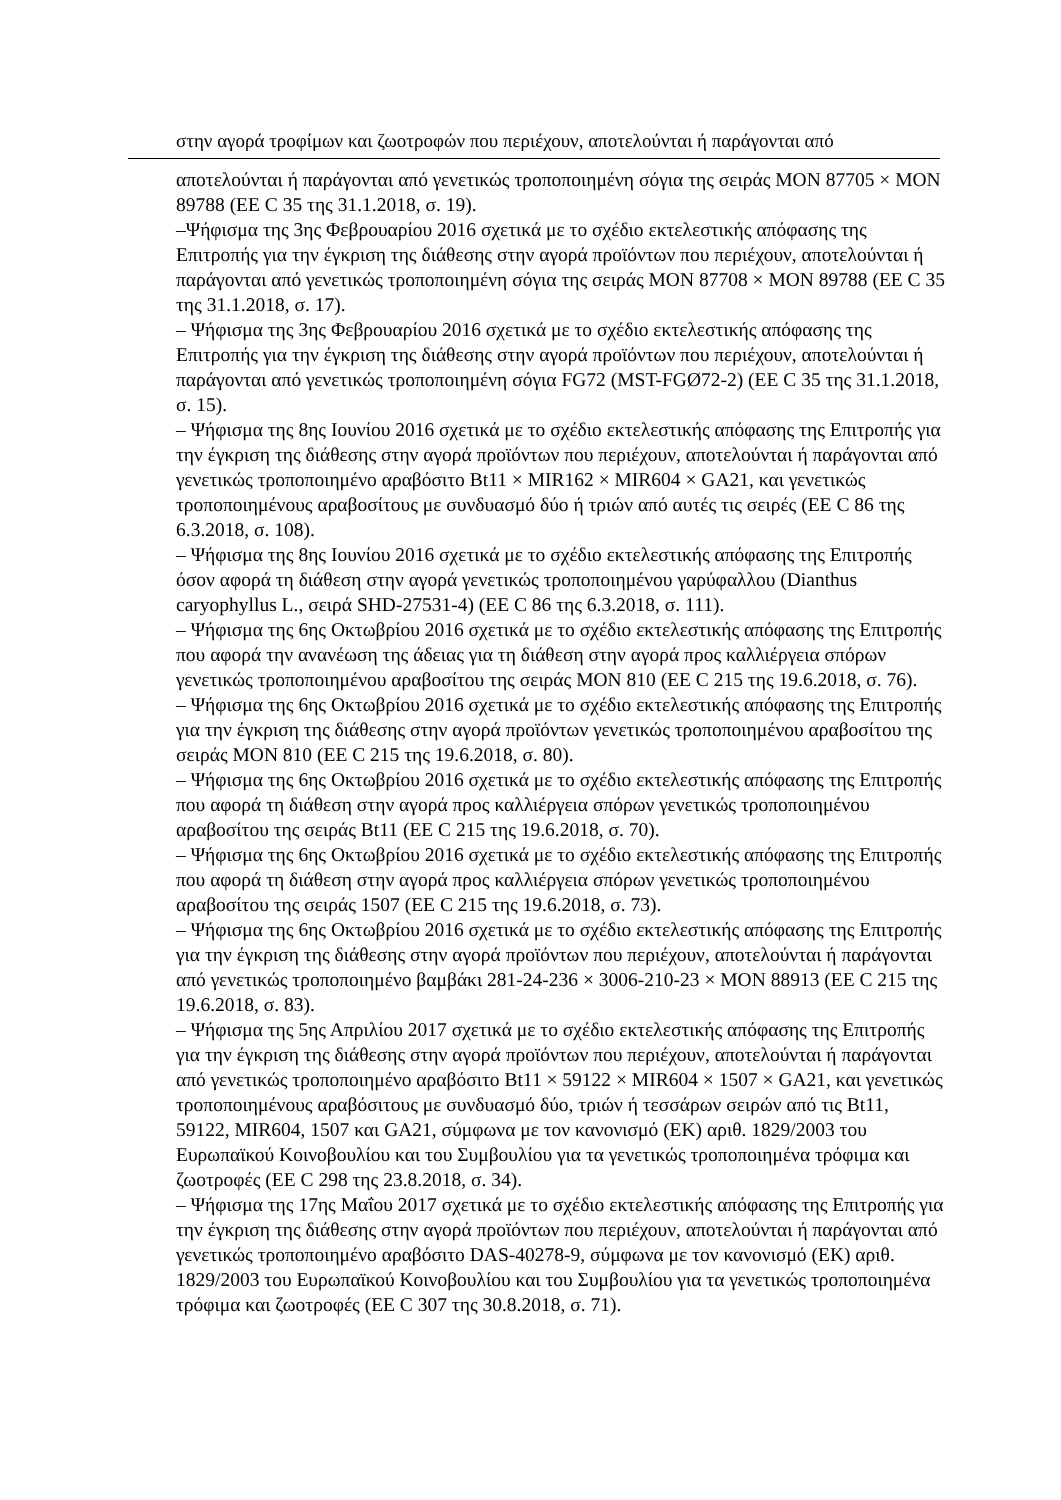στην αγορά τροφίμων και ζωοτροφών που περιέχουν, αποτελούνται ή παράγονται από
αποτελούνται ή παράγονται από γενετικώς τροποποιημένη σόγια της σειράς MON 87705 × MON 89788 (ΕΕ C 35 της 31.1.2018, σ. 19).
–Ψήφισμα της 3ης Φεβρουαρίου 2016 σχετικά με το σχέδιο εκτελεστικής απόφασης της Επιτροπής για την έγκριση της διάθεσης στην αγορά προϊόντων που περιέχουν, αποτελούνται ή παράγονται από γενετικώς τροποποιημένη σόγια της σειράς MON 87708 × MON 89788 (ΕΕ C 35 της 31.1.2018, σ. 17).
– Ψήφισμα της 3ης Φεβρουαρίου 2016 σχετικά με το σχέδιο εκτελεστικής απόφασης της Επιτροπής για την έγκριση της διάθεσης στην αγορά προϊόντων που περιέχουν, αποτελούνται ή παράγονται από γενετικώς τροποποιημένη σόγια FG72 (MST-FGØ72-2) (ΕΕ C 35 της 31.1.2018, σ. 15).
– Ψήφισμα της 8ης Ιουνίου 2016 σχετικά με το σχέδιο εκτελεστικής απόφασης της Επιτροπής για την έγκριση της διάθεσης στην αγορά προϊόντων που περιέχουν, αποτελούνται ή παράγονται από γενετικώς τροποποιημένο αραβόσιτο Bt11 × MIR162 × MIR604 × GA21, και γενετικώς τροποποιημένους αραβοσίτους με συνδυασμό δύο ή τριών από αυτές τις σειρές (ΕΕ C 86 της 6.3.2018, σ. 108).
– Ψήφισμα της 8ης Ιουνίου 2016 σχετικά με το σχέδιο εκτελεστικής απόφασης της Επιτροπής όσον αφορά τη διάθεση στην αγορά γενετικώς τροποποιημένου γαρύφαλλου (Dianthus caryophyllus L., σειρά SHD-27531-4) (ΕΕ C 86 της 6.3.2018, σ. 111).
– Ψήφισμα της 6ης Οκτωβρίου 2016 σχετικά με το σχέδιο εκτελεστικής απόφασης της Επιτροπής που αφορά την ανανέωση της άδειας για τη διάθεση στην αγορά προς καλλιέργεια σπόρων γενετικώς τροποποιημένου αραβοσίτου της σειράς MON 810 (ΕΕ C 215 της 19.6.2018, σ. 76).
– Ψήφισμα της 6ης Οκτωβρίου 2016 σχετικά με το σχέδιο εκτελεστικής απόφασης της Επιτροπής για την έγκριση της διάθεσης στην αγορά προϊόντων γενετικώς τροποποιημένου αραβοσίτου της σειράς MON 810 (ΕΕ C 215 της 19.6.2018, σ. 80).
– Ψήφισμα της 6ης Οκτωβρίου 2016 σχετικά με το σχέδιο εκτελεστικής απόφασης της Επιτροπής που αφορά τη διάθεση στην αγορά προς καλλιέργεια σπόρων γενετικώς τροποποιημένου αραβοσίτου της σειράς Bt11 (ΕΕ C 215 της 19.6.2018, σ. 70).
– Ψήφισμα της 6ης Οκτωβρίου 2016 σχετικά με το σχέδιο εκτελεστικής απόφασης της Επιτροπής που αφορά τη διάθεση στην αγορά προς καλλιέργεια σπόρων γενετικώς τροποποιημένου αραβοσίτου της σειράς 1507 (ΕΕ C 215 της 19.6.2018, σ. 73).
– Ψήφισμα της 6ης Οκτωβρίου 2016 σχετικά με το σχέδιο εκτελεστικής απόφασης της Επιτροπής για την έγκριση της διάθεσης στην αγορά προϊόντων που περιέχουν, αποτελούνται ή παράγονται από γενετικώς τροποποιημένο βαμβάκι 281-24-236 × 3006-210-23 × MON 88913 (ΕΕ C 215 της 19.6.2018, σ. 83).
– Ψήφισμα της 5ης Απριλίου 2017 σχετικά με το σχέδιο εκτελεστικής απόφασης της Επιτροπής για την έγκριση της διάθεσης στην αγορά προϊόντων που περιέχουν, αποτελούνται ή παράγονται από γενετικώς τροποποιημένο αραβόσιτο Bt11 × 59122 × MIR604 × 1507 × GA21, και γενετικώς τροποποιημένους αραβόσιτους με συνδυασμό δύο, τριών ή τεσσάρων σειρών από τις Bt11, 59122, MIR604, 1507 και GA21, σύμφωνα με τον κανονισμό (ΕΚ) αριθ. 1829/2003 του Ευρωπαϊκού Κοινοβουλίου και του Συμβουλίου για τα γενετικώς τροποποιημένα τρόφιμα και ζωοτροφές (ΕΕ C 298 της 23.8.2018, σ. 34).
– Ψήφισμα της 17ης Μαΐου 2017 σχετικά με το σχέδιο εκτελεστικής απόφασης της Επιτροπής για την έγκριση της διάθεσης στην αγορά προϊόντων που περιέχουν, αποτελούνται ή παράγονται από γενετικώς τροποποιημένο αραβόσιτο DAS-40278-9, σύμφωνα με τον κανονισμό (ΕΚ) αριθ. 1829/2003 του Ευρωπαϊκού Κοινοβουλίου και του Συμβουλίου για τα γενετικώς τροποποιημένα τρόφιμα και ζωοτροφές (ΕΕ C 307 της 30.8.2018, σ. 71).